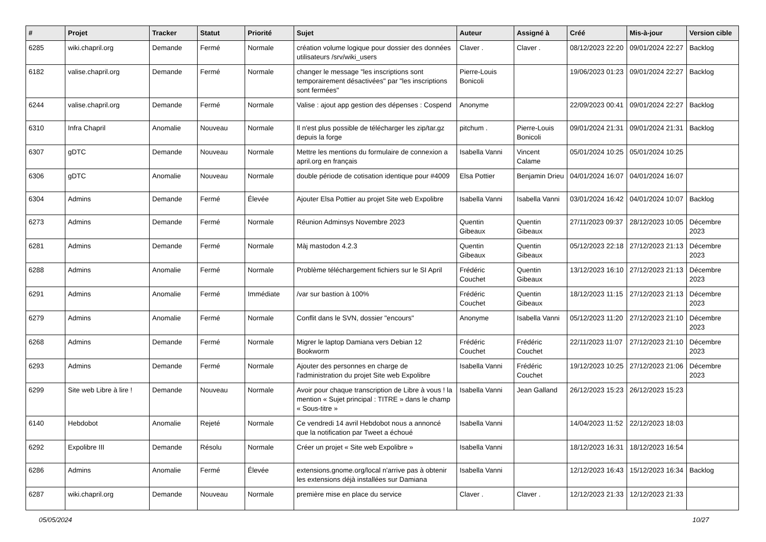| # | Projet | Tracker | Statut | Priorité | Sujet | Auteur | Assigné à | Créé | Mis-à-jour | Version cible |
| --- | --- | --- | --- | --- | --- | --- | --- | --- | --- | --- |
| 6285 | wiki.chapril.org | Demande | Fermé | Normale | création volume logique pour dossier des données utilisateurs /srv/wiki_users | Claver . | Claver . | 08/12/2023 22:20 | 09/01/2024 22:27 | Backlog |
| 6182 | valise.chapril.org | Demande | Fermé | Normale | changer le message "les inscriptions sont temporairement désactivées" par "les inscriptions sont fermées" | Pierre-Louis Bonicoli | | 19/06/2023 01:23 | 09/01/2024 22:27 | Backlog |
| 6244 | valise.chapril.org | Demande | Fermé | Normale | Valise : ajout app gestion des dépenses : Cospend | Anonyme | | 22/09/2023 00:41 | 09/01/2024 22:27 | Backlog |
| 6310 | Infra Chapril | Anomalie | Nouveau | Normale | Il n'est plus possible de télécharger les zip/tar.gz depuis la forge | pitchum . | Pierre-Louis Bonicoli | 09/01/2024 21:31 | 09/01/2024 21:31 | Backlog |
| 6307 | gDTC | Demande | Nouveau | Normale | Mettre les mentions du formulaire de connexion a april.org en français | Isabella Vanni | Vincent Calame | 05/01/2024 10:25 | 05/01/2024 10:25 | |
| 6306 | gDTC | Anomalie | Nouveau | Normale | double période de cotisation identique pour #4009 | Elsa Pottier | Benjamin Drieu | 04/01/2024 16:07 | 04/01/2024 16:07 | |
| 6304 | Admins | Demande | Fermé | Élevée | Ajouter Elsa Pottier au projet Site web Expolibre | Isabella Vanni | Isabella Vanni | 03/01/2024 16:42 | 04/01/2024 10:07 | Backlog |
| 6273 | Admins | Demande | Fermé | Normale | Réunion Adminsys Novembre 2023 | Quentin Gibeaux | Quentin Gibeaux | 27/11/2023 09:37 | 28/12/2023 10:05 | Décembre 2023 |
| 6281 | Admins | Demande | Fermé | Normale | Màj mastodon 4.2.3 | Quentin Gibeaux | Quentin Gibeaux | 05/12/2023 22:18 | 27/12/2023 21:13 | Décembre 2023 |
| 6288 | Admins | Anomalie | Fermé | Normale | Problème téléchargement fichiers sur le SI April | Frédéric Couchet | Quentin Gibeaux | 13/12/2023 16:10 | 27/12/2023 21:13 | Décembre 2023 |
| 6291 | Admins | Anomalie | Fermé | Immédiate | /var sur bastion à 100% | Frédéric Couchet | Quentin Gibeaux | 18/12/2023 11:15 | 27/12/2023 21:13 | Décembre 2023 |
| 6279 | Admins | Anomalie | Fermé | Normale | Conflit dans le SVN, dossier "encours" | Anonyme | Isabella Vanni | 05/12/2023 11:20 | 27/12/2023 21:10 | Décembre 2023 |
| 6268 | Admins | Demande | Fermé | Normale | Migrer le laptop Damiana vers Debian 12 Bookworm | Frédéric Couchet | Frédéric Couchet | 22/11/2023 11:07 | 27/12/2023 21:10 | Décembre 2023 |
| 6293 | Admins | Demande | Fermé | Normale | Ajouter des personnes en charge de l'administration du projet Site web Expolibre | Isabella Vanni | Frédéric Couchet | 19/12/2023 10:25 | 27/12/2023 21:06 | Décembre 2023 |
| 6299 | Site web Libre à lire ! | Demande | Nouveau | Normale | Avoir pour chaque transcription de Libre à vous ! la mention « Sujet principal : TITRE » dans le champ « Sous-titre » | Isabella Vanni | Jean Galland | 26/12/2023 15:23 | 26/12/2023 15:23 | |
| 6140 | Hebdobot | Anomalie | Rejeté | Normale | Ce vendredi 14 avril Hebdobot nous a annoncé que la notification par Tweet a échoué | Isabella Vanni | | 14/04/2023 11:52 | 22/12/2023 18:03 | |
| 6292 | Expolibre III | Demande | Résolu | Normale | Créer un projet « Site web Expolibre » | Isabella Vanni | | 18/12/2023 16:31 | 18/12/2023 16:54 | |
| 6286 | Admins | Anomalie | Fermé | Élevée | extensions.gnome.org/local n'arrive pas à obtenir les extensions déjà installées sur Damiana | Isabella Vanni | | 12/12/2023 16:43 | 15/12/2023 16:34 | Backlog |
| 6287 | wiki.chapril.org | Demande | Nouveau | Normale | première mise en place du service | Claver . | Claver . | 12/12/2023 21:33 | 12/12/2023 21:33 | |
05/05/2024 10/27